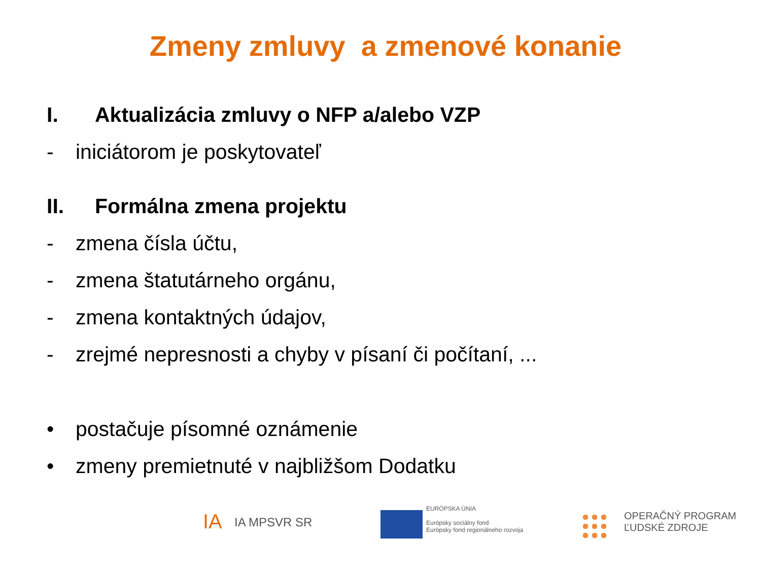Zmeny zmluvy a zmenové konanie
I. Aktualizácia zmluvy o NFP a/alebo VZP
- iniciátorom je poskytovateľ
II. Formálna zmena projektu
- zmena čísla účtu,
- zmena štatutárneho orgánu,
- zmena kontaktných údajov,
- zrejmé nepresnosti a chyby v písaní či počítaní, ...
• postačuje písomné oznámenie
• zmeny premietnuté v najbližšom Dodatku
IA IA MPSVR SR
EURÓPSKA ÚNIA
Európsky sociálny fond
Európsky fond regionálneho rozvoja
OPERAČNÝ PROGRAM
ĽUDSKÉ ZDROJE